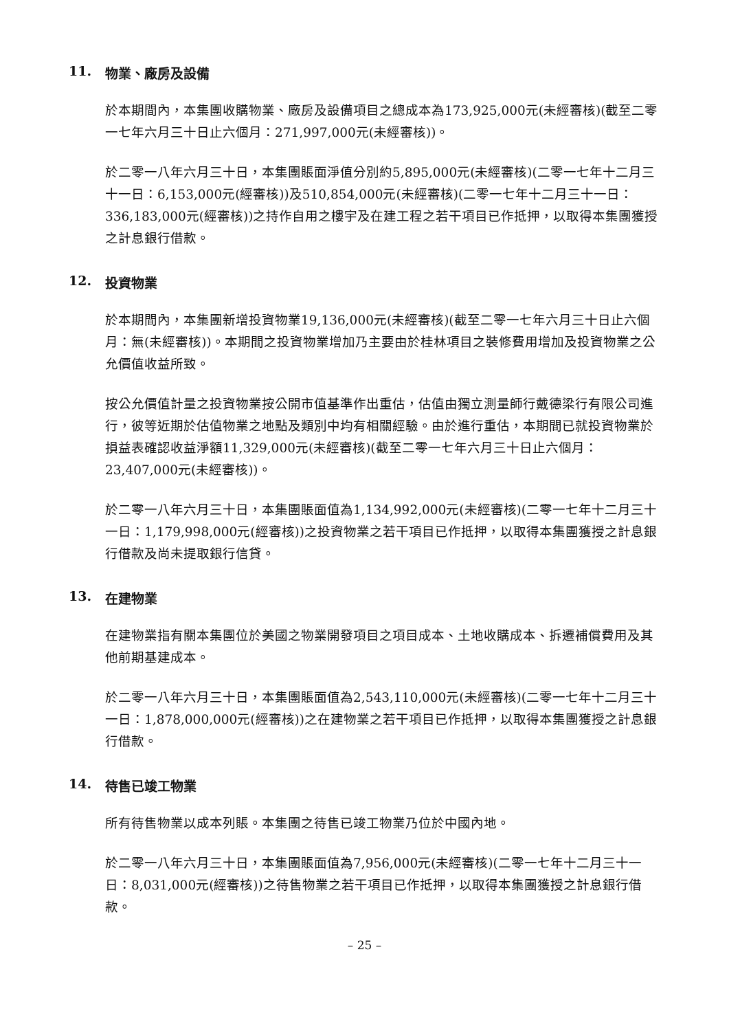11. 物業、廠房及設備
於本期間內，本集團收購物業、廠房及設備項目之總成本為173,925,000元(未經審核)(截至二零一七年六月三十日止六個月：271,997,000元(未經審核))。
於二零一八年六月三十日，本集團賬面淨值分別約5,895,000元(未經審核)(二零一七年十二月三十一日：6,153,000元(經審核))及510,854,000元(未經審核)(二零一七年十二月三十一日：336,183,000元(經審核))之持作自用之樓宇及在建工程之若干項目已作抵押，以取得本集團獲授之計息銀行借款。
12. 投資物業
於本期間內，本集團新增投資物業19,136,000元(未經審核)(截至二零一七年六月三十日止六個月：無(未經審核))。本期間之投資物業增加乃主要由於桂林項目之裝修費用增加及投資物業之公允價值收益所致。
按公允價值計量之投資物業按公開市值基準作出重估，估值由獨立測量師行戴德梁行有限公司進行，彼等近期於估值物業之地點及類別中均有相關經驗。由於進行重估，本期間已就投資物業於損益表確認收益淨額11,329,000元(未經審核)(截至二零一七年六月三十日止六個月：23,407,000元(未經審核))。
於二零一八年六月三十日，本集團賬面值為1,134,992,000元(未經審核)(二零一七年十二月三十一日：1,179,998,000元(經審核))之投資物業之若干項目已作抵押，以取得本集團獲授之計息銀行借款及尚未提取銀行信貸。
13. 在建物業
在建物業指有關本集團位於美國之物業開發項目之項目成本、土地收購成本、拆遷補償費用及其他前期基建成本。
於二零一八年六月三十日，本集團賬面值為2,543,110,000元(未經審核)(二零一七年十二月三十一日：1,878,000,000元(經審核))之在建物業之若干項目已作抵押，以取得本集團獲授之計息銀行借款。
14. 待售已竣工物業
所有待售物業以成本列賬。本集團之待售已竣工物業乃位於中國內地。
於二零一八年六月三十日，本集團賬面值為7,956,000元(未經審核)(二零一七年十二月三十一日：8,031,000元(經審核))之待售物業之若干項目已作抵押，以取得本集團獲授之計息銀行借款。
– 25 –